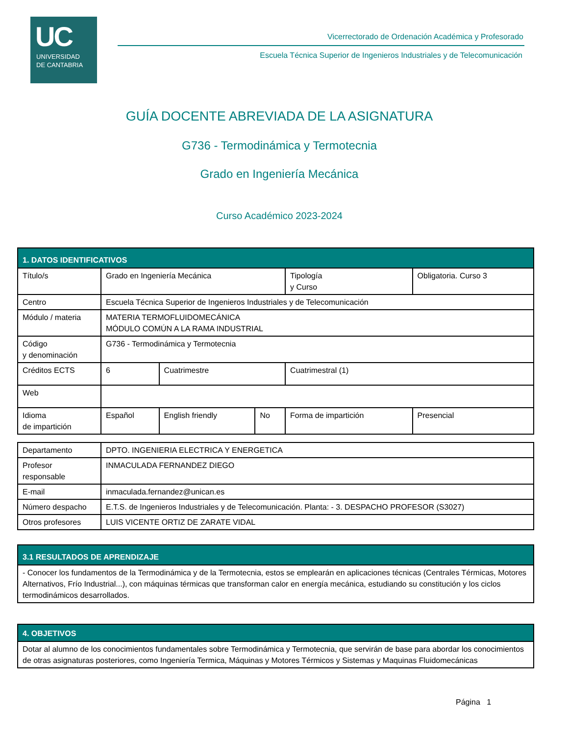UC
UNIVERSIDAD
DE CANTABRIA
Vicerrectorado de Ordenación Académica y Profesorado
Escuela Técnica Superior de Ingenieros Industriales y de Telecomunicación
GUÍA DOCENTE ABREVIADA DE LA ASIGNATURA
G736 - Termodinámica y Termotecnia
Grado en Ingeniería Mecánica
Curso Académico 2023-2024
| 1. DATOS IDENTIFICATIVOS | | | | | | |
| Título/s | Grado en Ingeniería Mecánica | | | | Tipología y Curso | Obligatoria. Curso 3 |
| Centro | Escuela Técnica Superior de Ingenieros Industriales y de Telecomunicación | | | | | |
| Módulo / materia | MATERIA TERMOFLUIDOMECÁNICA MÓDULO COMÚN A LA RAMA INDUSTRIAL | | | | | |
| Código y denominación | G736 - Termodinámica y Termotecnia | | | | | |
| Créditos ECTS | 6 | Cuatrimestre | | Cuatrimestral (1) | | |
| Web | | | | | | |
| Idioma de impartición | Español | English friendly | No | Forma de impartición | | Presencial |
| Departamento | DPTO. INGENIERIA ELECTRICA Y ENERGETICA |
| Profesor responsable | INMACULADA FERNANDEZ DIEGO |
| E-mail | inmaculada.fernandez@unican.es |
| Número despacho | E.T.S. de Ingenieros Industriales y de Telecomunicación. Planta: - 3. DESPACHO PROFESOR (S3027) |
| Otros profesores | LUIS VICENTE ORTIZ DE ZARATE VIDAL |
| 3.1 RESULTADOS DE APRENDIZAJE |
| - Conocer los fundamentos de la Termodinámica y de la Termotecnia, estos se emplearán en aplicaciones técnicas (Centrales Térmicas, Motores Alternativos, Frío Industrial...), con máquinas térmicas que transforman calor en energía mecánica, estudiando su constitución y los ciclos termodinámicos desarrollados. |
| 4. OBJETIVOS |
| Dotar al alumno de los conocimientos fundamentales sobre Termodinámica y Termotecnia, que servirán de base para abordar los conocimientos de otras asignaturas posteriores, como Ingeniería Termica, Máquinas y Motores Térmicos y Sistemas y Maquinas Fluidomecánicas |
Página 1